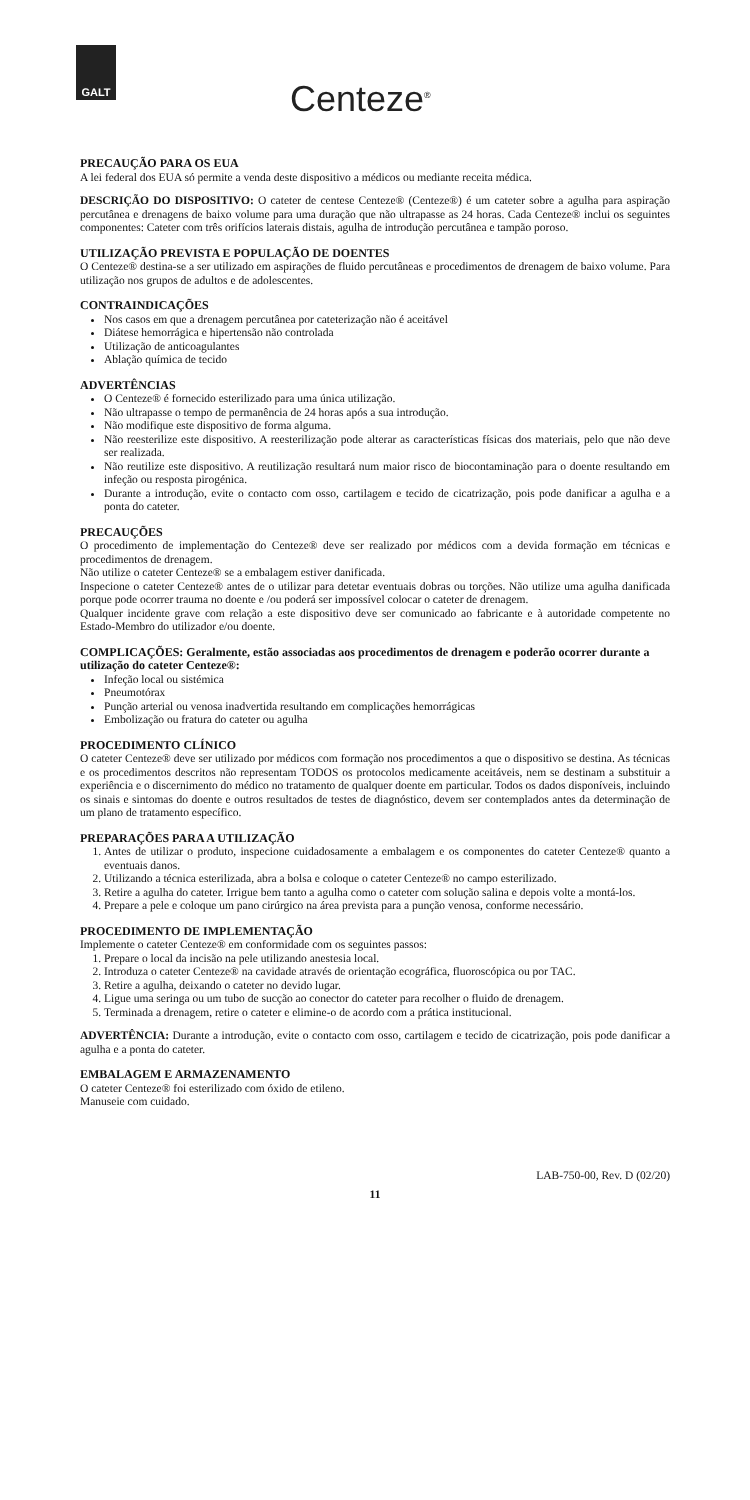GALT
Centeze<sup>®</sup>
PRECAUÇÃO PARA OS EUA
A lei federal dos EUA só permite a venda deste dispositivo a médicos ou mediante receita médica.
DESCRIÇÃO DO DISPOSITIVO: O cateter de centese Centeze® (Centeze®) é um cateter sobre a agulha para aspiração percutânea e drenagens de baixo volume para uma duração que não ultrapasse as 24 horas. Cada Centeze® inclui os seguintes componentes: Cateter com três orifícios laterais distais, agulha de introdução percutânea e tampão poroso.
UTILIZAÇÃO PREVISTA E POPULAÇÃO DE DOENTES
O Centeze® destina-se a ser utilizado em aspirações de fluido percutâneas e procedimentos de drenagem de baixo volume. Para utilização nos grupos de adultos e de adolescentes.
CONTRAINDICAÇÕES
Nos casos em que a drenagem percutânea por cateterização não é aceitável
Diátese hemorrágica e hipertensão não controlada
Utilização de anticoagulantes
Ablação química de tecido
ADVERTÊNCIAS
O Centeze® é fornecido esterilizado para uma única utilização.
Não ultrapasse o tempo de permanência de 24 horas após a sua introdução.
Não modifique este dispositivo de forma alguma.
Não reesterilize este dispositivo. A reesterilização pode alterar as características físicas dos materiais, pelo que não deve ser realizada.
Não reutilize este dispositivo. A reutilização resultará num maior risco de biocontaminação para o doente resultando em infeção ou resposta pirogénica.
Durante a introdução, evite o contacto com osso, cartilagem e tecido de cicatrização, pois pode danificar a agulha e a ponta do cateter.
PRECAUÇÕES
O procedimento de implementação do Centeze® deve ser realizado por médicos com a devida formação em técnicas e procedimentos de drenagem.
Não utilize o cateter Centeze® se a embalagem estiver danificada.
Inspecione o cateter Centeze® antes de o utilizar para detetar eventuais dobras ou torções. Não utilize uma agulha danificada porque pode ocorrer trauma no doente e /ou poderá ser impossível colocar o cateter de drenagem.
Qualquer incidente grave com relação a este dispositivo deve ser comunicado ao fabricante e à autoridade competente no Estado-Membro do utilizador e/ou doente.
COMPLICAÇÕES: Geralmente, estão associadas aos procedimentos de drenagem e poderão ocorrer durante a utilização do cateter Centeze®:
Infeção local ou sistémica
Pneumotórax
Punção arterial ou venosa inadvertida resultando em complicações hemorrágicas
Embolização ou fratura do cateter ou agulha
PROCEDIMENTO CLÍNICO
O cateter Centeze® deve ser utilizado por médicos com formação nos procedimentos a que o dispositivo se destina. As técnicas e os procedimentos descritos não representam TODOS os protocolos medicamente aceitáveis, nem se destinam a substituir a experiência e o discernimento do médico no tratamento de qualquer doente em particular. Todos os dados disponíveis, incluindo os sinais e sintomas do doente e outros resultados de testes de diagnóstico, devem ser contemplados antes da determinação de um plano de tratamento específico.
PREPARAÇÕES PARA A UTILIZAÇÃO
1. Antes de utilizar o produto, inspecione cuidadosamente a embalagem e os componentes do cateter Centeze® quanto a eventuais danos.
2. Utilizando a técnica esterilizada, abra a bolsa e coloque o cateter Centeze® no campo esterilizado.
3. Retire a agulha do cateter. Irrigue bem tanto a agulha como o cateter com solução salina e depois volte a montá-los.
4. Prepare a pele e coloque um pano cirúrgico na área prevista para a punção venosa, conforme necessário.
PROCEDIMENTO DE IMPLEMENTAÇÃO
Implemente o cateter Centeze® em conformidade com os seguintes passos:
1. Prepare o local da incisão na pele utilizando anestesia local.
2. Introduza o cateter Centeze® na cavidade através de orientação ecográfica, fluoroscópica ou por TAC.
3. Retire a agulha, deixando o cateter no devido lugar.
4. Ligue uma seringa ou um tubo de sucção ao conector do cateter para recolher o fluido de drenagem.
5. Terminada a drenagem, retire o cateter e elimine-o de acordo com a prática institucional.
ADVERTÊNCIA: Durante a introdução, evite o contacto com osso, cartilagem e tecido de cicatrização, pois pode danificar a agulha e a ponta do cateter.
EMBALAGEM E ARMAZENAMENTO
O cateter Centeze® foi esterilizado com óxido de etileno.
Manuseie com cuidado.
LAB-750-00, Rev. D (02/20)
11